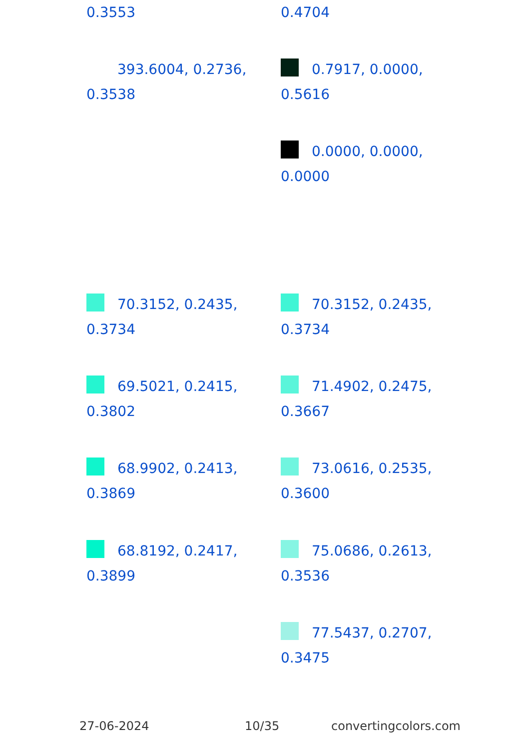0.3553 0.4704
393.6004, 0.2736, 0.3538
0.7917, 0.0000, 0.5616
0.0000, 0.0000, 0.0000
70.3152, 0.2435, 0.3734
70.3152, 0.2435, 0.3734
69.5021, 0.2415, 0.3802
71.4902, 0.2475, 0.3667
68.9902, 0.2413, 0.3869
73.0616, 0.2535, 0.3600
68.8192, 0.2417, 0.3899
75.0686, 0.2613, 0.3536
77.5437, 0.2707, 0.3475
27-06-2024 10/35 convertingcolors.com